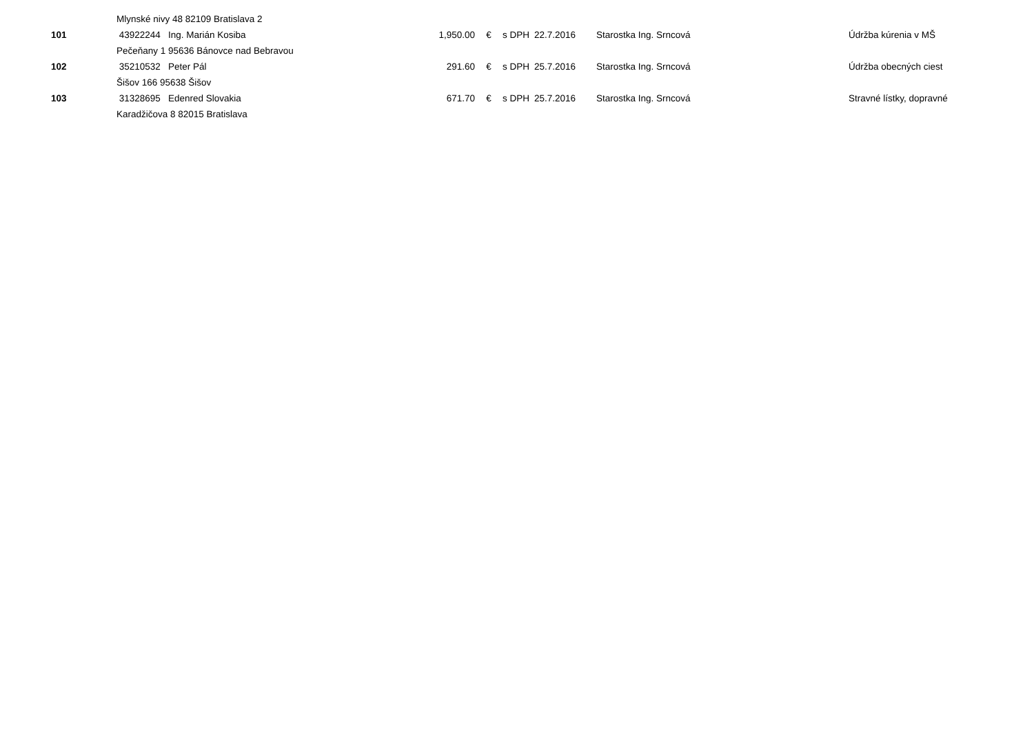| | Mlynské nivy 48 82109 Bratislava 2 | | | | | | | |
| 101 | 43922244 | Ing. Marián Kosiba | 1,950.00 | € | s DPH | 22.7.2016 | Starostka Ing. Srncová | Údržba kúrenia v MŠ |
| | Pečeňany 1 95636 Bánovce nad Bebravou | | | | | | | |
| 102 | 35210532 | Peter Pál | 291.60 | € | s DPH | 25.7.2016 | Starostka Ing. Srncová | Údržba obecných ciest |
| | Šišov 166 95638 Šišov | | | | | | | |
| 103 | 31328695 | Edenred Slovakia | 671.70 | € | s DPH | 25.7.2016 | Starostka Ing. Srncová | Stravné lístky, dopravné |
| | Karadžičova 8 82015 Bratislava | | | | | | | |